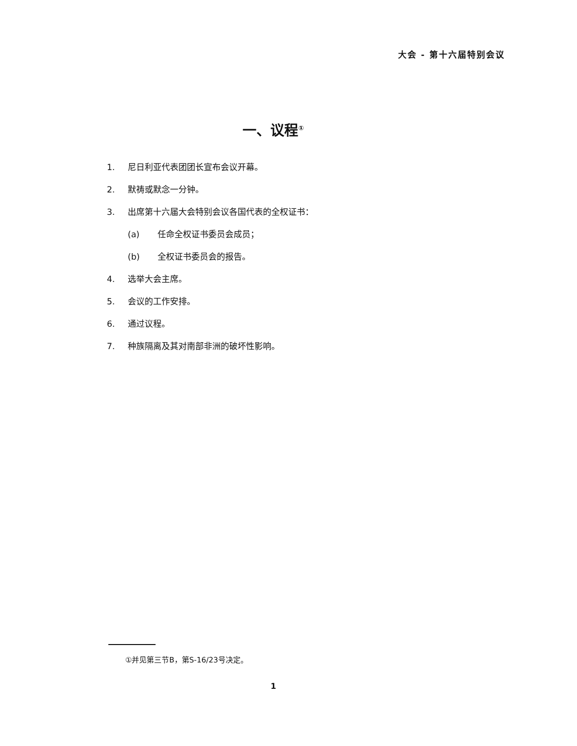大会 - 第十六届特别会议
一、议程<sup>①</sup>
1. 尼日利亚代表团团长宣布会议开幕。
2. 默祷或默念一分钟。
3. 出席第十六届大会特别会议各国代表的全权证书：
(a) 任命全权证书委员会成员；
(b) 全权证书委员会的报告。
4. 选举大会主席。
5. 会议的工作安排。
6. 通过议程。
7. 种族隔离及其对南部非洲的破坏性影响。
①并见第三节B，第S-16/23号决定。
1